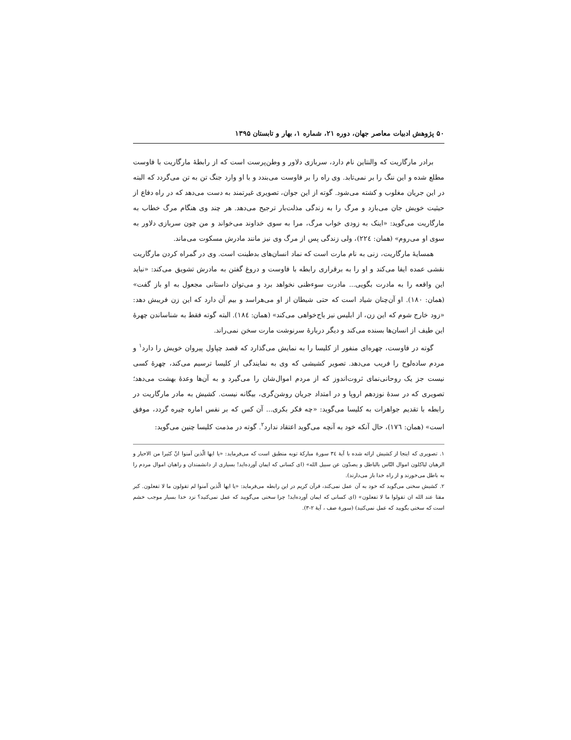۵۰ پژوهش ادبیات معاصر جهان، دوره ۲۱، شماره ۱، بهار و تابستان ۱۳۹۵
برادر مارگاریت که والنتاین نام دارد، سربازی دلاور و وطن‌پرست است که از رابطهٔ مارگاریت با فاوست مطلع شده و این ننگ را بر نمی‌تابد. وی راه را بر فاوست می‌بندد و با او وارد جنگ تن به تن می‌گردد که البته در این جریان مغلوب و کشته می‌شود. گوته از این جوان، تصویری غیرتمند به دست می‌دهد که در راه دفاع از حیثیت خویش جان می‌بازد و مرگ را به زندگی مذلت‌بار ترجیح می‌دهد. هر چند وی هنگام مرگ خطاب به مارگاریت می‌گوید: «اینک به زودی خواب مرگ، مرا به سوی خداوند می‌خواند و من چون سربازی دلاور به سوی او می‌روم» (همان: ٢٢٤)، ولی زندگی پس از مرگ وی نیز مانند مادرش مسکوت می‌ماند.
همسایهٔ مارگاریت، زنی به نام مارت است که نماد انسان‌های بدطینت است. وی در گمراه کردن مارگاریت نقشی عمده ایفا می‌کند و او را به برقراری رابطه با فاوست و دروغ گفتن به مادرش تشویق می‌کند: «نباید این واقعه را به مادرت بگویی... مادرت سوءظنی نخواهد برد و می‌توان داستانی مجعول به او باز گفت» (همان: ١٨٠). او آن‌چنان شیاد است که حتی شیطان از او می‌هراسد و بیم آن دارد که این زن فریبش دهد: «زود خارج شوم که این زن، از ابلیس نیز باج‌خواهی می‌کند» (همان: ١٨٤). البته گوته فقط به شناساندن چهرهٔ این طیف از انسان‌ها بسنده می‌کند و دیگر دربارهٔ سرنوشت مارت سخن نمی‌راند.
گوته در فاوست، چهره‌ای منفور از کلیسا را به نمایش می‌گذارد که قصد چپاول پیروان خویش را دارد<sup>١</sup> و مردم ساده‌لوح را فریب می‌دهد. تصویر کشیشی که وی به نمایندگی از کلیسا ترسیم می‌کند، چهرهٔ کسی نیست جز یک روحانی‌نمای ثروت‌اندوز که از مردم اموال‌شان را می‌گیرد و به آن‌ها وعدهٔ بهشت می‌دهد؛ تصویری که در سدهٔ نوزدهم اروپا و در امتداد جریان روشن‌گری، بیگانه نیست. کشیش به مادر مارگاریت در رابطه با تقدیم جواهرات به کلیسا می‌گوید: «چه فکر بکری... آن کس که بر نفس اماره چیره گردد، موفق است» (همان: ١٧٦)، حال آنکه خود به آنچه می‌گوید اعتقاد ندارد<sup>٢</sup>. گوته در مذمت کلیسا چنین می‌گوید:
١. تصویری که اینجا از کشیش ارائه شده با آیهٔ ٣٤ سورهٔ مبارکهٔ توبه منطبق است که می‌فرماید: «یا ایها الّذین آمنوا انّ کثیرا من الاحبار و الرهبان لیاکلون اموال النّاس بالباطل و یصدّون عن سبیل الله» (ای کسانی که ایمان آورده‌اید! بسیاری از دانشمندان و راهبان اموال مردم را به باطل می‌خورند و از راه خدا باز می‌دارند).
٢. کشیش سخنی می‌گوید که خود به آن عمل نمی‌کند، قرآن کریم در این رابطه می‌فرماید: «یا ایها الّذین آمنوا لم تقولون ما لا تفعلون. کبر مقتا عند الله ان تقولوا ما لا تفعلون» (ای کسانی که ایمان آورده‌اید! چرا سخنی می‌گویید که عمل نمی‌کنید؟ نزد خدا بسیار موجب خشم است که سخنی بگویید که عمل نمی‌کنید) (سورهٔ صف ، آیهٔ ٢-٣).